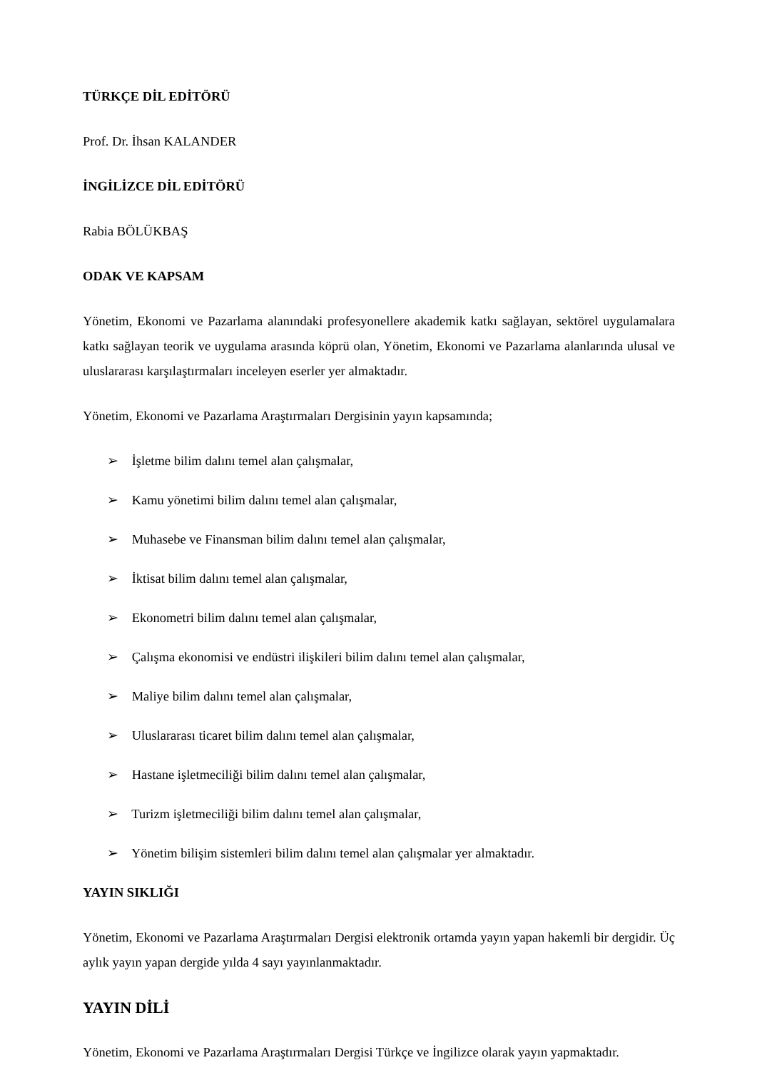TÜRKÇE DİL EDİTÖRÜ
Prof. Dr. İhsan KALANDER
İNGİLİZCE DİL EDİTÖRÜ
Rabia BÖLÜKBAŞ
ODAK VE KAPSAM
Yönetim, Ekonomi ve Pazarlama alanındaki profesyonellere akademik katkı sağlayan, sektörel uygulamalara katkı sağlayan teorik ve uygulama arasında köprü olan, Yönetim, Ekonomi ve Pazarlama alanlarında ulusal ve uluslararası karşılaştırmaları inceleyen eserler yer almaktadır.
Yönetim, Ekonomi ve Pazarlama Araştırmaları Dergisinin yayın kapsamında;
➢ İşletme bilim dalını temel alan çalışmalar,
➢ Kamu yönetimi bilim dalını temel alan çalışmalar,
➢ Muhasebe ve Finansman bilim dalını temel alan çalışmalar,
➢ İktisat bilim dalını temel alan çalışmalar,
➢ Ekonometri bilim dalını temel alan çalışmalar,
➢ Çalışma ekonomisi ve endüstri ilişkileri bilim dalını temel alan çalışmalar,
➢ Maliye bilim dalını temel alan çalışmalar,
➢ Uluslararası ticaret bilim dalını temel alan çalışmalar,
➢ Hastane işletmeciliği bilim dalını temel alan çalışmalar,
➢ Turizm işletmeciliği bilim dalını temel alan çalışmalar,
➢ Yönetim bilişim sistemleri bilim dalını temel alan çalışmalar yer almaktadır.
YAYIN SIKLIĞI
Yönetim, Ekonomi ve Pazarlama Araştırmaları Dergisi elektronik ortamda yayın yapan hakemli bir dergidir. Üç aylık yayın yapan dergide yılda 4 sayı yayınlanmaktadır.
YAYIN DİLİ
Yönetim, Ekonomi ve Pazarlama Araştırmaları Dergisi Türkçe ve İngilizce olarak yayın yapmaktadır.